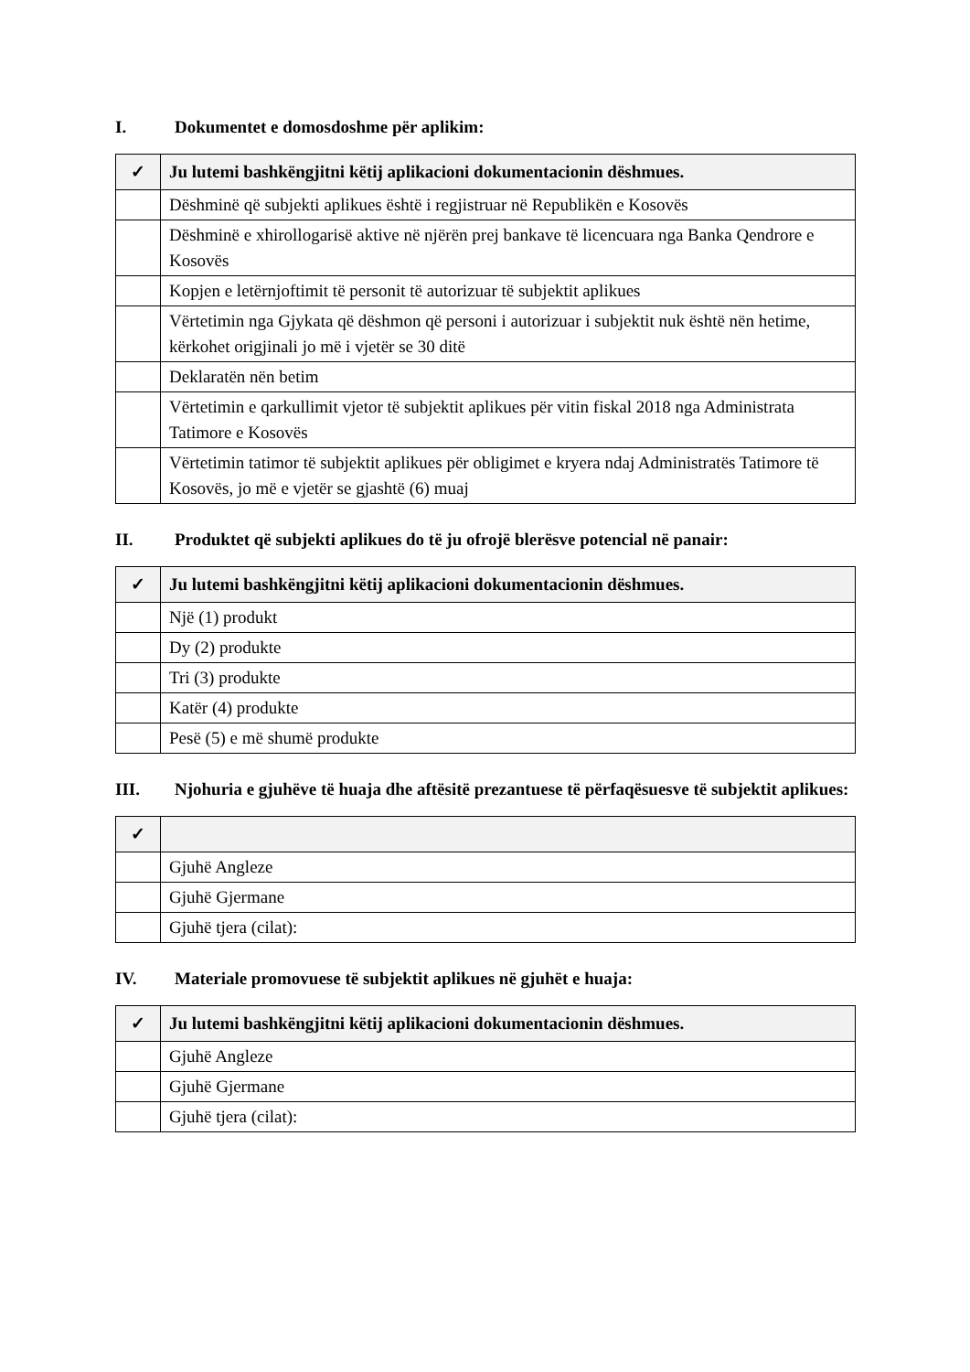I. Dokumentet e domosdoshme për aplikim:
| ✓ | Ju lutemi bashkëngjitni këtij aplikacioni dokumentacionin dëshmues. |
| --- | --- |
| | Dëshminë që subjekti aplikues është i regjistruar në Republikën e Kosovës |
| | Dëshminë e xhirollogarisë aktive në njërën prej bankave të licencuara nga Banka Qendrore e Kosovës |
| | Kopjen e letërnjoftimit të personit të autorizuar të subjektit aplikues |
| | Vërtetimin nga Gjykata që dëshmon që personi i autorizuar i subjektit nuk është nën hetime, kërkohet origjinali jo më i vjetër se 30 ditë |
| | Deklaratën nën betim |
| | Vërtetimin e qarkullimit vjetor të subjektit aplikues për vitin fiskal 2018 nga Administrata Tatimore e Kosovës |
| | Vërtetimin tatimor të subjektit aplikues për obligimet e kryera ndaj Administratës Tatimore të Kosovës, jo më e vjetër se gjashtë (6) muaj |
II. Produktet që subjekti aplikues do të ju ofrojë blerësve potencial në panair:
| ✓ | Ju lutemi bashkëngjitni këtij aplikacioni dokumentacionin dëshmues. |
| --- | --- |
| | Një (1) produkt |
| | Dy (2) produkte |
| | Tri (3) produkte |
| | Katër (4) produkte |
| | Pesë (5) e më shumë produkte |
III. Njohuria e gjuhëve të huaja dhe aftësitë prezantuese të përfaqësuesve të subjektit aplikues:
| ✓ | |
| --- | --- |
| | Gjuhë Angleze |
| | Gjuhë Gjermane |
| | Gjuhë tjera (cilat): |
IV. Materiale promovuese të subjektit aplikues në gjuhët e huaja:
| ✓ | Ju lutemi bashkëngjitni këtij aplikacioni dokumentacionin dëshmues. |
| --- | --- |
| | Gjuhë Angleze |
| | Gjuhë Gjermane |
| | Gjuhë tjera (cilat): |